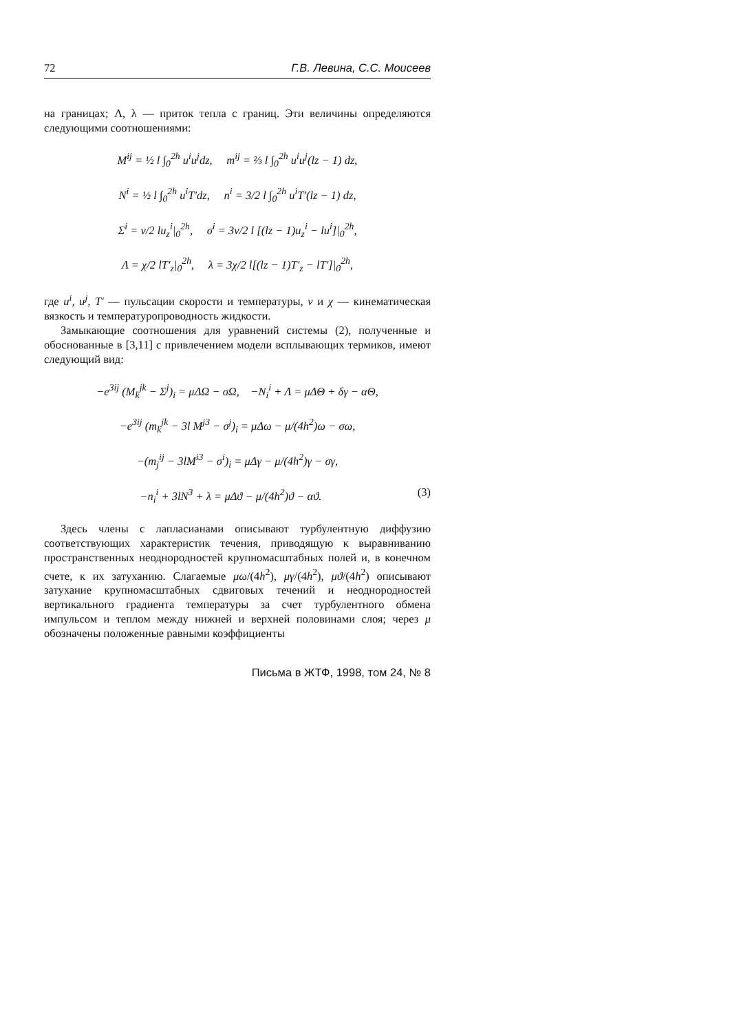72 Г.В. Левина, С.С. Моисеев
на границах; Λ, λ — приток тепла с границ. Эти величины определяются следующими соотношениями:
M<sup>ij</sup> = ½ l ∫<sub>0</sub><sup>2h</sup> u<sup>i</sup>u<sup>j</sup>dz, m<sup>ij</sup> = ⅔ l ∫<sub>0</sub><sup>2h</sup> u<sup>i</sup>u<sup>j</sup>(lz − 1) dz,
N<sup>i</sup> = ½ l ∫<sub>0</sub><sup>2h</sup> u<sup>i</sup>T′dz, n<sup>i</sup> = 3/2 l ∫<sub>0</sub><sup>2h</sup> u<sup>i</sup>T′(lz − 1) dz,
Σ<sup>i</sup> = ν/2 lu<sub>z</sub><sup>i</sup>|<sub>0</sub><sup>2h</sup>, σ<sup>i</sup> = 3ν/2 l [(lz − 1)u<sub>z</sub><sup>i</sup> − lu<sup>i</sup>]|<sub>0</sub><sup>2h</sup>,
Λ = χ/2 lT′<sub>z</sub>|<sub>0</sub><sup>2h</sup>, λ = 3χ/2 l[(lz − 1)T′<sub>z</sub> − lT′]|<sub>0</sub><sup>2h</sup>,
где u<sup>i</sup>, u<sup>j</sup>, T′ — пульсации скорости и температуры, ν и χ — кинематическая вязкость и температуропроводность жидкости.
Замыкающие соотношения для уравнений системы (2), полученные и обоснованные в [3,11] с привлечением модели всплывающих термиков, имеют следующий вид:
−e<sup>3ij</sup> (M<sub>k</sub><sup>jk</sup> − Σ<sup>j</sup>)<sub>i</sub> = μΔΩ − σΩ, −N<sub>i</sub><sup>i</sup> + Λ = μΔΘ + δγ − αΘ,
−e<sup>3ij</sup> (m<sub>k</sub><sup>jk</sup> − 3l M<sup>j3</sup> − σ<sup>j</sup>)<sub>i</sub> = μΔω − μ/(4h<sup>2</sup>)ω − σω,
−(m<sub>j</sub><sup>ij</sup> − 3lM<sup>i3</sup> − σ<sup>i</sup>)<sub>i</sub> = μΔγ − μ/(4h<sup>2</sup>)γ − σγ,
−n<sub>i</sub><sup>i</sup> + 3lN<sup>3</sup> + λ = μΔϑ − μ/(4h<sup>2</sup>)ϑ − αϑ. (3)
Здесь члены с лапласианами описывают турбулентную диффузию соответствующих характеристик течения, приводящую к выравниванию пространственных неоднородностей крупномасштабных полей и, в конечном счете, к их затуханию. Слагаемые μω/(4h<sup>2</sup>), μγ/(4h<sup>2</sup>), μϑ/(4h<sup>2</sup>) описывают затухание крупномасштабных сдвиговых течений и неоднородностей вертикального градиента температуры за счет турбулентного обмена импульсом и теплом между нижней и верхней половинами слоя; через μ обозначены положенные равными коэффициенты
Письма в ЖТФ, 1998, том 24, № 8